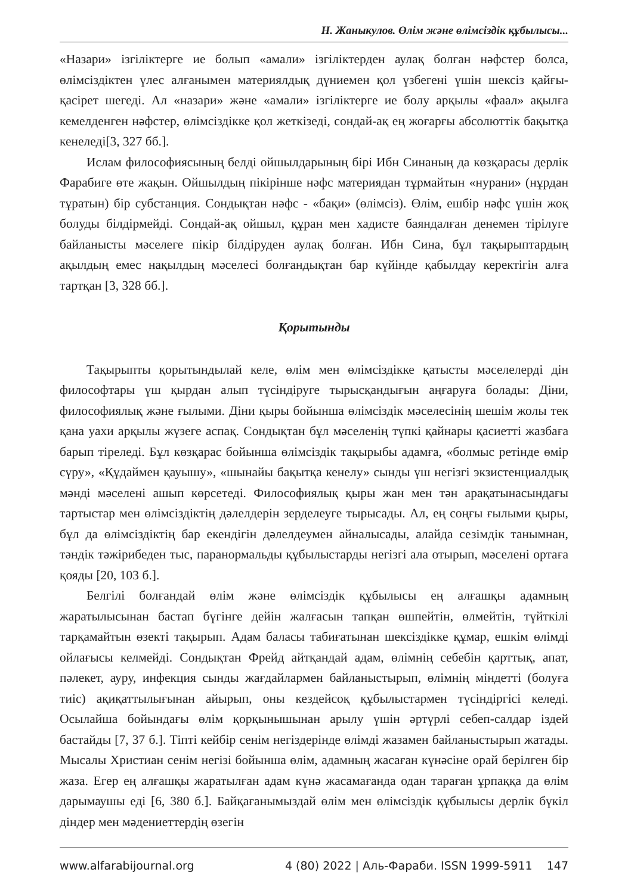Н. Жаныкулов. Өлім және өлімсіздік құбылысы...
«Назари» ізгіліктерге ие болып «амали» ізгіліктерден аулақ болған нәфстер болса, өлімсіздіктен үлес алғанымен материялдық дүниемен қол үзбегені үшін шексіз қайғы-қасірет шегеді. Ал «назари» және «амали» ізгіліктерге ие болу арқылы «фаал» ақылға кемелденген нәфстер, өлімсіздікке қол жеткізеді, сондай-ақ ең жоғарғы абсолюттік бақытқа кенеледі[3, 327 бб.].
Ислам философиясының белді ойшылдарының бірі Ибн Синаның да көзқарасы дерлік Фарабиге өте жақын. Ойшылдың пікірінше нәфс материядан тұрмайтын «нурани» (нұрдан тұратын) бір субстанция. Сондықтан нәфс - «бақи» (өлімсіз). Өлім, ешбір нәфс үшін жоқ болуды білдірмейді. Сондай-ақ ойшыл, құран мен хадисте баяндалған денемен тірілуге байланысты мәселеге пікір білдіруден аулақ болған. Ибн Сина, бұл тақырыптардың ақылдың емес нақылдың мәселесі болғандықтан бар күйінде қабылдау керектігін алға тартқан [3, 328 бб.].
Қорытынды
Тақырыпты қорытындылай келе, өлім мен өлімсіздікке қатысты мәселелерді дін философтары үш қырдан алып түсіндіруге тырысқандығын аңғаруға болады: Діни, философиялық және ғылыми. Діни қыры бойынша өлімсіздік мәселесінің шешім жолы тек қана уахи арқылы жүзеге аспақ. Сондықтан бұл мәселенің түпкі қайнары қасиетті жазбаға барып тіреледі. Бұл көзқарас бойынша өлімсіздік тақырыбы адамға, «болмыс ретінде өмір сүру», «Құдаймен қауышу», «шынайы бақытқа кенелу» сынды үш негізгі экзистенциалдық мәнді мәселені ашып көрсетеді. Философиялық қыры жан мен тән арақатынасындағы тартыстар мен өлімсіздіктің дәлелдерін зерделеуге тырысады. Ал, ең соңғы ғылыми қыры, бұл да өлімсіздіктің бар екендігін дәлелдеумен айналысады, алайда сезімдік танымнан, тәндік тәжірибеден тыс, паранормальды құбылыстарды негізгі ала отырып, мәселені ортаға қояды [20, 103 б.].
Белгілі болғандай өлім және өлімсіздік құбылысы ең алғашқы адамның жаратылысынан бастап бүгінге дейін жалғасын тапқан өшпейтін, өлмейтін, түйткілі тарқамайтын өзекті тақырып. Адам баласы табиғатынан шексіздікке құмар, ешкім өлімді ойлағысы келмейді. Сондықтан Фрейд айтқандай адам, өлімнің себебін қарттық, апат, пәлекет, ауру, инфекция сынды жағдайлармен байланыстырып, өлімнің міндетті (болуға тиіс) ақиқаттылығынан айырып, оны кездейсоқ құбылыстармен түсіндіргісі келеді. Осылайша бойындағы өлім қорқынышынан арылу үшін әртүрлі себеп-салдар іздей бастайды [7, 37 б.]. Тіпті кейбір сенім негіздерінде өлімді жазамен байланыстырып жатады. Мысалы Христиан сенім негізі бойынша өлім, адамның жасаған күнәсіне орай берілген бір жаза. Егер ең алғашқы жаратылған адам күнә жасамағанда одан тараған ұрпаққа да өлім дарымаушы еді [6, 380 б.]. Байқағанымыздай өлім мен өлімсіздік құбылысы дерлік бүкіл діндер мен мәдениеттердің өзегін
www.alfarabijournal.org 4 (80) 2022 | Аль-Фараби. ISSN 1999-5911 147